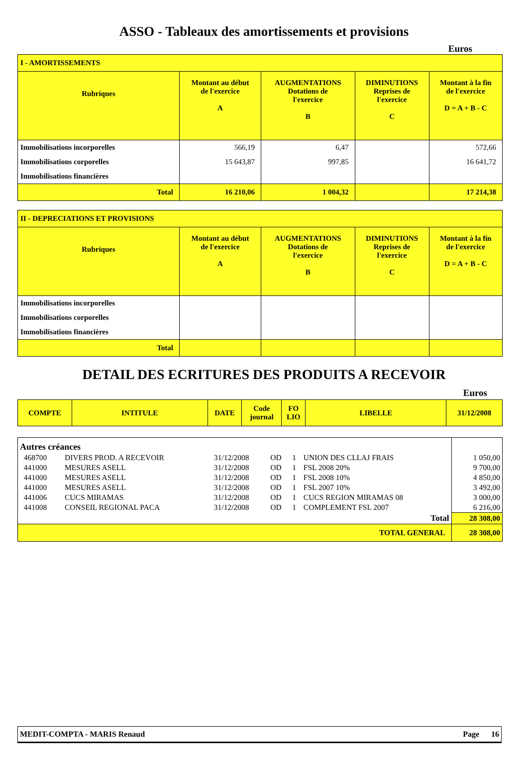ASSO - Tableaux des amortissements et provisions
Euros
| I - AMORTISSEMENTS | | | | |
| --- | --- | --- | --- | --- |
| Rubriques | Montant au début de l'exercice A | AUGMENTATIONS Dotations de l'exercice B | DIMINUTIONS Reprises de l'exercice C | Montant à la fin de l'exercice D = A + B - C |
| Immobilisations incorporelles | 566,19 | 6,47 | | 572,66 |
| Immobilisations corporelles | 15 643,87 | 997,85 | | 16 641,72 |
| Immobilisations financières | | | | |
| Total | 16 210,06 | 1 004,32 | | 17 214,38 |
| II - DEPRECIATIONS ET PROVISIONS | | | | |
| --- | --- | --- | --- | --- |
| Rubriques | Montant au début de l'exercice A | AUGMENTATIONS Dotations de l'exercice B | DIMINUTIONS Reprises de l'exercice C | Montant à la fin de l'exercice D = A + B - C |
| Immobilisations incorporelles | | | | |
| Immobilisations corporelles | | | | |
| Immobilisations financières | | | | |
| Total | | | | |
DETAIL DES ECRITURES DES PRODUITS A RECEVOIR
Euros
| COMPTE | INTITULE | DATE | Code journal | FO LIO | LIBELLE | 31/12/2008 |
| --- | --- | --- | --- | --- | --- | --- |
| Autres créances | | | | | | |
| 468700 | DIVERS PROD. A RECEVOIR | 31/12/2008 | OD | 1 | UNION DES CLLAJ FRAIS | 1 050,00 |
| 441000 | MESURES ASELL | 31/12/2008 | OD | 1 | FSL 2008 20% | 9 700,00 |
| 441000 | MESURES ASELL | 31/12/2008 | OD | 1 | FSL 2008 10% | 4 850,00 |
| 441000 | MESURES ASELL | 31/12/2008 | OD | 1 | FSL 2007 10% | 3 492,00 |
| 441006 | CUCS MIRAMAS | 31/12/2008 | OD | 1 | CUCS REGION MIRAMAS 08 | 3 000,00 |
| 441008 | CONSEIL REGIONAL PACA | 31/12/2008 | OD | 1 | COMPLEMENT FSL 2007 | 6 216,00 |
| Total | | | | | | 28 308,00 |
| TOTAL GENERAL | | | | | | 28 308,00 |
MEDIT-COMPTA - MARIS Renaud Page 16